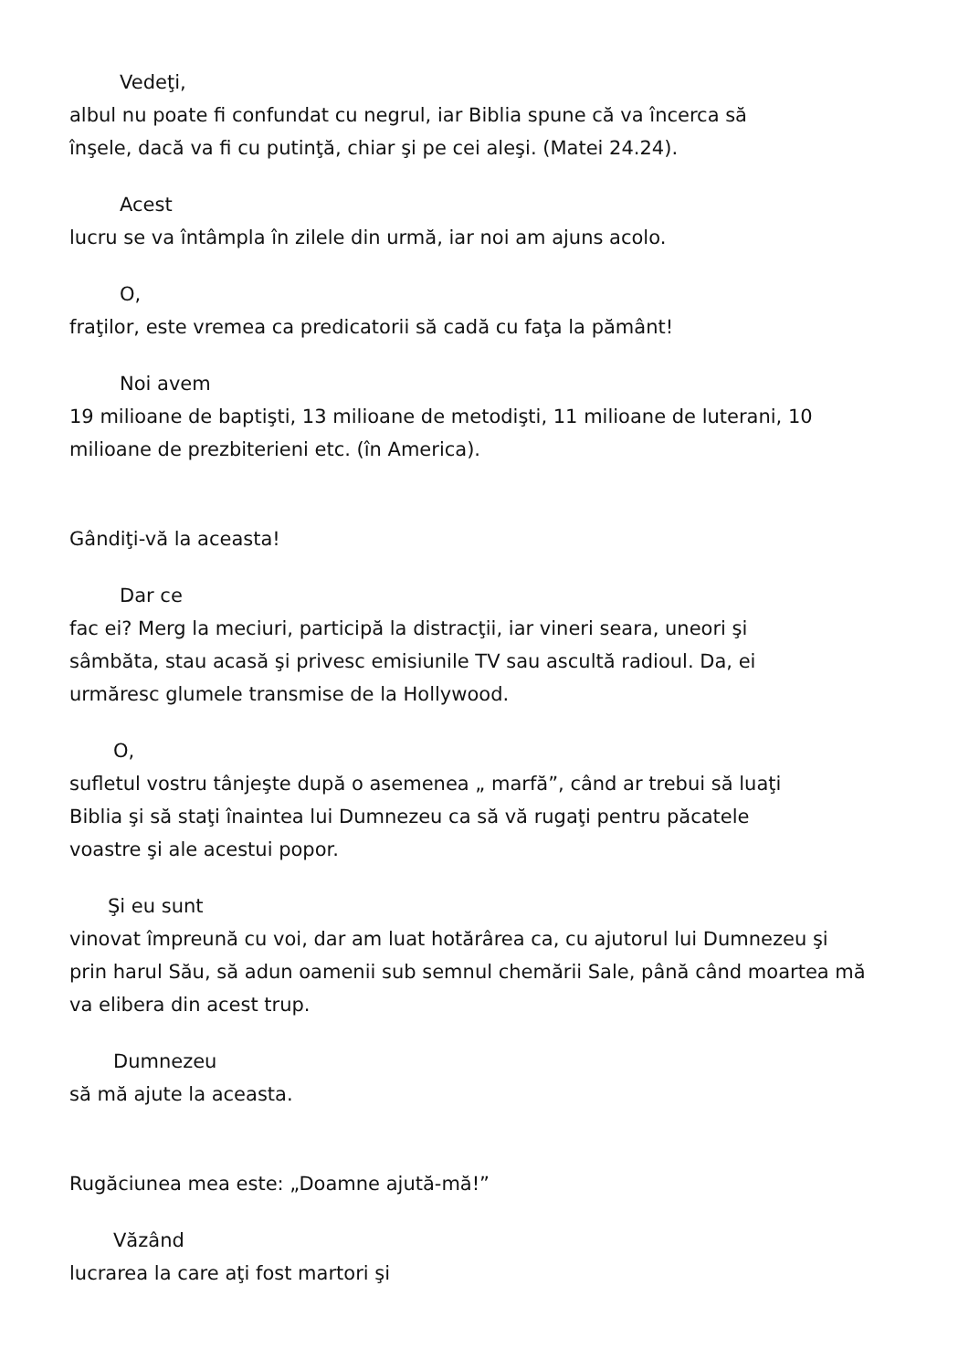Vedeţi,
albul nu poate fi confundat cu negrul, iar Biblia spune că va încerca să
înşele, dacă va fi cu putinţă, chiar şi pe cei aleşi. (Matei 24.24).
Acest
lucru se va întâmpla în zilele din urmă, iar noi am ajuns acolo.
O,
fraţilor, este vremea ca predicatorii să cadă cu faţa la pământ!
Noi avem
19 milioane de baptişti, 13 milioane de metodişti, 11 milioane de luterani, 10
milioane de prezbiterieni etc. (în America).
Gândiţi-vă la aceasta!
Dar ce
fac ei? Merg la meciuri, participă la distracţii, iar vineri seara, uneori şi
sâmbăta, stau acasă şi privesc emisiunile TV sau ascultă radioul. Da, ei
urmăresc glumele transmise de la Hollywood.
O,
sufletul vostru tânjeşte după o asemenea „ marfă”, când ar trebui să luaţi
Biblia şi să staţi înaintea lui Dumnezeu ca să vă rugaţi pentru păcatele
voastre şi ale acestui popor.
Şi eu sunt
vinovat împreună cu voi, dar am luat hotărârea ca, cu ajutorul lui Dumnezeu şi
prin harul Său, să adun oamenii sub semnul chemării Sale, până când moartea mă
va elibera din acest trup.
Dumnezeu
să mă ajute la aceasta.
Rugăciunea mea este: „Doamne ajută-mă!”
Văzând
lucrarea la care aţi fost martori şi